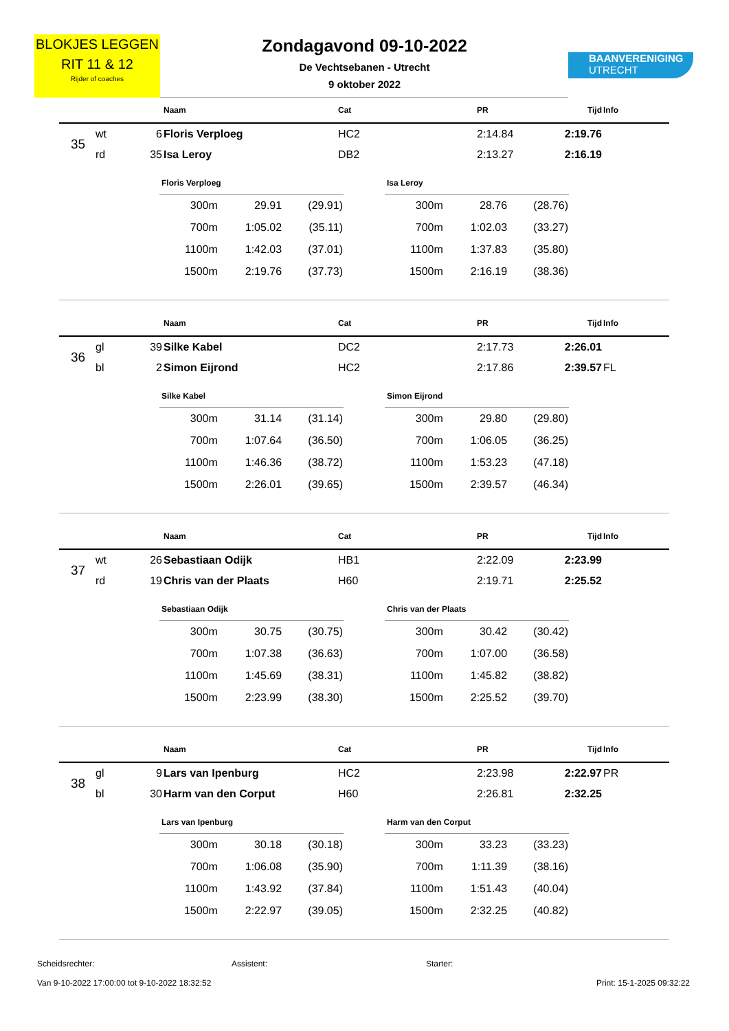BLOKJES LEGGEN
RIT 11 & 12
Rijder of coaches
Zondagavond 09-10-2022
De Vechtsebanen - Utrecht
9 oktober 2022
BAANVERENIGING
UTRECHT
| | | | Naam | Cat | PR | Tijd | Info |
| --- | --- | --- | --- | --- | --- | --- | --- |
| 35 | wt | 6 | Floris Verploeg | HC2 | 2:14.84 | 2:19.76 | |
| | rd | 35 | Isa Leroy | DB2 | 2:13.27 | 2:16.19 | |
| Floris Verploeg | | |
| --- | --- | --- |
| 300m | 29.91 | (29.91) |
| 700m | 1:05.02 | (35.11) |
| 1100m | 1:42.03 | (37.01) |
| 1500m | 2:19.76 | (37.73) |
| Isa Leroy | | |
| --- | --- | --- |
| 300m | 28.76 | (28.76) |
| 700m | 1:02.03 | (33.27) |
| 1100m | 1:37.83 | (35.80) |
| 1500m | 2:16.19 | (38.36) |
| | | | Naam | Cat | PR | Tijd | Info |
| --- | --- | --- | --- | --- | --- | --- | --- |
| 36 | gl | 39 | Silke Kabel | DC2 | 2:17.73 | 2:26.01 | |
| | bl | 2 | Simon Eijrond | HC2 | 2:17.86 | 2:39.57 | FL |
| Silke Kabel | | |
| --- | --- | --- |
| 300m | 31.14 | (31.14) |
| 700m | 1:07.64 | (36.50) |
| 1100m | 1:46.36 | (38.72) |
| 1500m | 2:26.01 | (39.65) |
| Simon Eijrond | | |
| --- | --- | --- |
| 300m | 29.80 | (29.80) |
| 700m | 1:06.05 | (36.25) |
| 1100m | 1:53.23 | (47.18) |
| 1500m | 2:39.57 | (46.34) |
| | | | Naam | Cat | PR | Tijd | Info |
| --- | --- | --- | --- | --- | --- | --- | --- |
| 37 | wt | 26 | Sebastiaan Odijk | HB1 | 2:22.09 | 2:23.99 | |
| | rd | 19 | Chris van der Plaats | H60 | 2:19.71 | 2:25.52 | |
| Sebastiaan Odijk | | |
| --- | --- | --- |
| 300m | 30.75 | (30.75) |
| 700m | 1:07.38 | (36.63) |
| 1100m | 1:45.69 | (38.31) |
| 1500m | 2:23.99 | (38.30) |
| Chris van der Plaats | | |
| --- | --- | --- |
| 300m | 30.42 | (30.42) |
| 700m | 1:07.00 | (36.58) |
| 1100m | 1:45.82 | (38.82) |
| 1500m | 2:25.52 | (39.70) |
| | | | Naam | Cat | PR | Tijd | Info |
| --- | --- | --- | --- | --- | --- | --- | --- |
| 38 | gl | 9 | Lars van Ipenburg | HC2 | 2:23.98 | 2:22.97 | PR |
| | bl | 30 | Harm van den Corput | H60 | 2:26.81 | 2:32.25 | |
| Lars van Ipenburg | | |
| --- | --- | --- |
| 300m | 30.18 | (30.18) |
| 700m | 1:06.08 | (35.90) |
| 1100m | 1:43.92 | (37.84) |
| 1500m | 2:22.97 | (39.05) |
| Harm van den Corput | | |
| --- | --- | --- |
| 300m | 33.23 | (33.23) |
| 700m | 1:11.39 | (38.16) |
| 1100m | 1:51.43 | (40.04) |
| 1500m | 2:32.25 | (40.82) |
Scheidsrechter: Assistent: Starter:
Van 9-10-2022 17:00:00 tot 9-10-2022 18:32:52 Print: 15-1-2025 09:32:22